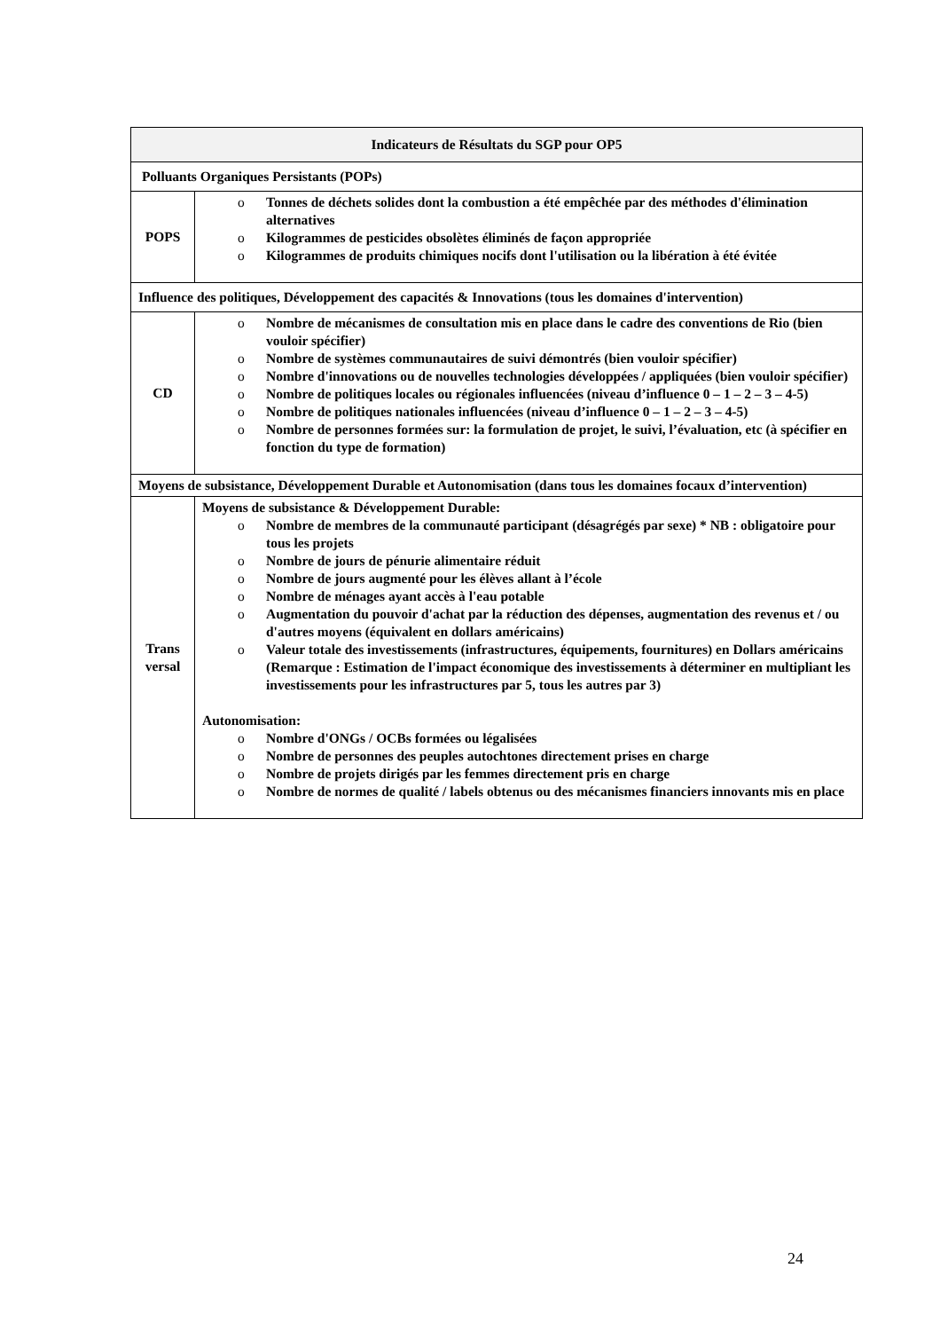| Indicateurs de Résultats du SGP pour OP5 | |
| --- | --- |
| Polluants Organiques Persistants (POPs) | |
| POPS | o Tonnes de déchets solides dont la combustion a été empêchée par des méthodes d'élimination alternatives o Kilogrammes de pesticides obsolètes éliminés de façon appropriée o Kilogrammes de produits chimiques nocifs dont l'utilisation ou la libération à été évitée |
| Influence des politiques, Développement des capacités & Innovations (tous les domaines d'intervention) | |
| CD | o Nombre de mécanismes de consultation mis en place dans le cadre des conventions de Rio (bien vouloir spécifier) o Nombre de systèmes communautaires de suivi démontrés (bien vouloir spécifier) o Nombre d'innovations ou de nouvelles technologies développées / appliquées (bien vouloir spécifier) o Nombre de politiques locales ou régionales influencées (niveau d’influence 0 – 1 – 2 – 3 – 4-5) o Nombre de politiques nationales influencées (niveau d’influence 0 – 1 – 2 – 3 – 4-5) o Nombre de personnes formées sur: la formulation de projet, le suivi, l’évaluation, etc (à spécifier en fonction du type de formation) |
| Moyens de subsistance, Développement Durable et Autonomisation (dans tous les domaines focaux d’intervention) | |
| Trans versal | Moyens de subsistance & Développement Durable: o Nombre de membres de la communauté participant (désagrégés par sexe) * NB : obligatoire pour tous les projets o Nombre de jours de pénurie alimentaire réduit o Nombre de jours augmenté pour les élèves allant à l’école o Nombre de ménages ayant accès à l'eau potable o Augmentation du pouvoir d'achat par la réduction des dépenses, augmentation des revenus et / ou d'autres moyens (équivalent en dollars américains) o Valeur totale des investissements (infrastructures, équipements, fournitures) en Dollars américains (Remarque : Estimation de l'impact économique des investissements à déterminer en multipliant les investissements pour les infrastructures par 5, tous les autres par 3) Autonomisation: o Nombre d'ONGs / OCBs formées ou légalisées o Nombre de personnes des peuples autochtones directement prises en charge o Nombre de projets dirigés par les femmes directement pris en charge o Nombre de normes de qualité / labels obtenus ou des mécanismes financiers innovants mis en place |
24